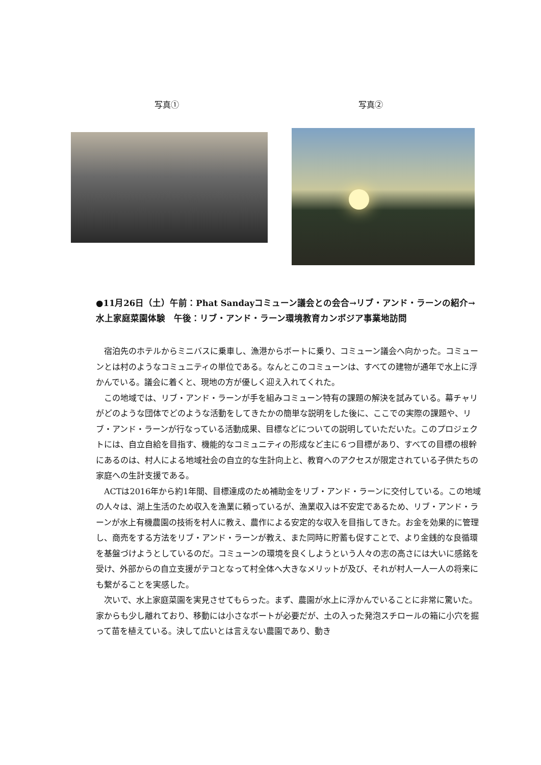写真① 写真②
●11月26日（土）午前：Phat Sandayコミューン議会との会合→リブ・アンド・ラーンの紹介→水上家庭菜園体験　午後：リブ・アンド・ラーン環境教育カンボジア事業地訪問
宿泊先のホテルからミニバスに乗車し、漁港からボートに乗り、コミューン議会へ向かった。コミューンとは村のようなコミュニティの単位である。なんとこのコミューンは、すべての建物が通年で水上に浮かんでいる。議会に着くと、現地の方が優しく迎え入れてくれた。
この地域では、リブ・アンド・ラーンが手を組みコミューン特有の課題の解決を試みている。幕チャリがどのような団体でどのような活動をしてきたかの簡単な説明をした後に、ここでの実際の課題や、リブ・アンド・ラーンが行なっている活動成果、目標などについての説明していただいた。このプロジェクトには、自立自給を目指す、機能的なコミュニティの形成など主に６つ目標があり、すべての目標の根幹にあるのは、村人による地域社会の自立的な生計向上と、教育へのアクセスが限定されている子供たちの家庭への生計支援である。
ACTは2016年から約1年間、目標達成のため補助金をリブ・アンド・ラーンに交付している。この地域の人々は、湖上生活のため収入を漁業に頼っているが、漁業収入は不安定であるため、リブ・アンド・ラーンが水上有機農園の技術を村人に教え、農作による安定的な収入を目指してきた。お金を効果的に管理し、商売をする方法をリブ・アンド・ラーンが教え、また同時に貯蓄も促すことで、より金銭的な良循環を基盤づけようとしているのだ。コミューンの環境を良くしようという人々の志の高さには大いに感銘を受け、外部からの自立支援がテコとなって村全体へ大きなメリットが及び、それが村人一人一人の将来にも繋がることを実感した。
次いで、水上家庭菜園を実見させてもらった。まず、農園が水上に浮かんでいることに非常に驚いた。家からも少し離れており、移動には小さなボートが必要だが、土の入った発泡スチロールの箱に小穴を掘って苗を植えている。決して広いとは言えない農園であり、動き